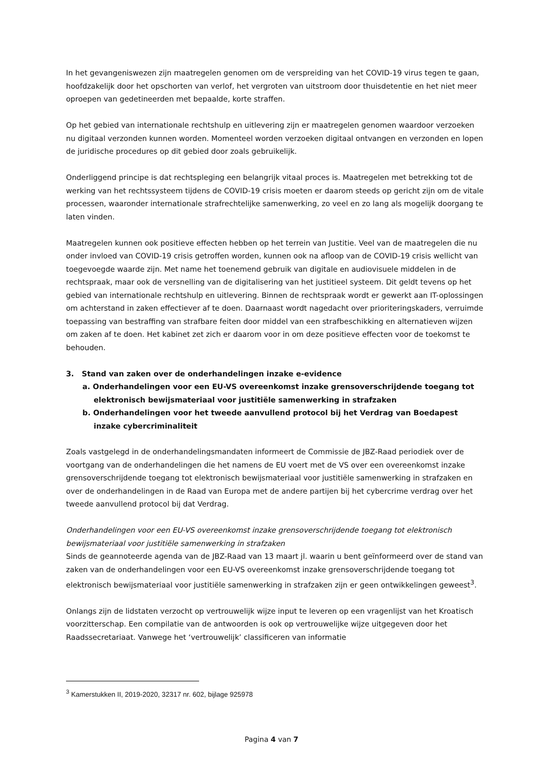In het gevangeniswezen zijn maatregelen genomen om de verspreiding van het COVID-19 virus tegen te gaan, hoofdzakelijk door het opschorten van verlof, het vergroten van uitstroom door thuisdetentie en het niet meer oproepen van gedetineerden met bepaalde, korte straffen.
Op het gebied van internationale rechtshulp en uitlevering zijn er maatregelen genomen waardoor verzoeken nu digitaal verzonden kunnen worden. Momenteel worden verzoeken digitaal ontvangen en verzonden en lopen de juridische procedures op dit gebied door zoals gebruikelijk.
Onderliggend principe is dat rechtspleging een belangrijk vitaal proces is. Maatregelen met betrekking tot de werking van het rechtssysteem tijdens de COVID-19 crisis moeten er daarom steeds op gericht zijn om de vitale processen, waaronder internationale strafrechtelijke samenwerking, zo veel en zo lang als mogelijk doorgang te laten vinden.
Maatregelen kunnen ook positieve effecten hebben op het terrein van Justitie. Veel van de maatregelen die nu onder invloed van COVID-19 crisis getroffen worden, kunnen ook na afloop van de COVID-19 crisis wellicht van toegevoegde waarde zijn. Met name het toenemend gebruik van digitale en audiovisuele middelen in de rechtspraak, maar ook de versnelling van de digitalisering van het justitieel systeem. Dit geldt tevens op het gebied van internationale rechtshulp en uitlevering. Binnen de rechtspraak wordt er gewerkt aan IT-oplossingen om achterstand in zaken effectiever af te doen. Daarnaast wordt nagedacht over prioriteringskaders, verruimde toepassing van bestraffing van strafbare feiten door middel van een strafbeschikking en alternatieven wijzen om zaken af te doen. Het kabinet zet zich er daarom voor in om deze positieve effecten voor de toekomst te behouden.
3. Stand van zaken over de onderhandelingen inzake e-evidence
a. Onderhandelingen voor een EU-VS overeenkomst inzake grensoverschrijdende toegang tot elektronisch bewijsmateriaal voor justitiële samenwerking in strafzaken
b. Onderhandelingen voor het tweede aanvullend protocol bij het Verdrag van Boedapest inzake cybercriminaliteit
Zoals vastgelegd in de onderhandelingsmandaten informeert de Commissie de JBZ-Raad periodiek over de voortgang van de onderhandelingen die het namens de EU voert met de VS over een overeenkomst inzake grensoverschrijdende toegang tot elektronisch bewijsmateriaal voor justitiële samenwerking in strafzaken en over de onderhandelingen in de Raad van Europa met de andere partijen bij het cybercrime verdrag over het tweede aanvullend protocol bij dat Verdrag.
Onderhandelingen voor een EU-VS overeenkomst inzake grensoverschrijdende toegang tot elektronisch bewijsmateriaal voor justitiële samenwerking in strafzaken
Sinds de geannoteerde agenda van de JBZ-Raad van 13 maart jl. waarin u bent geïnformeerd over de stand van zaken van de onderhandelingen voor een EU-VS overeenkomst inzake grensoverschrijdende toegang tot elektronisch bewijsmateriaal voor justitiële samenwerking in strafzaken zijn er geen ontwikkelingen geweest<sup>3</sup>.
Onlangs zijn de lidstaten verzocht op vertrouwelijk wijze input te leveren op een vragenlijst van het Kroatisch voorzitterschap. Een compilatie van de antwoorden is ook op vertrouwelijke wijze uitgegeven door het Raadssecretariaat. Vanwege het ‘vertrouwelijk’ classificeren van informatie
<sup>3</sup> Kamerstukken II, 2019-2020, 32317 nr. 602, bijlage 925978
Pagina 4 van 7